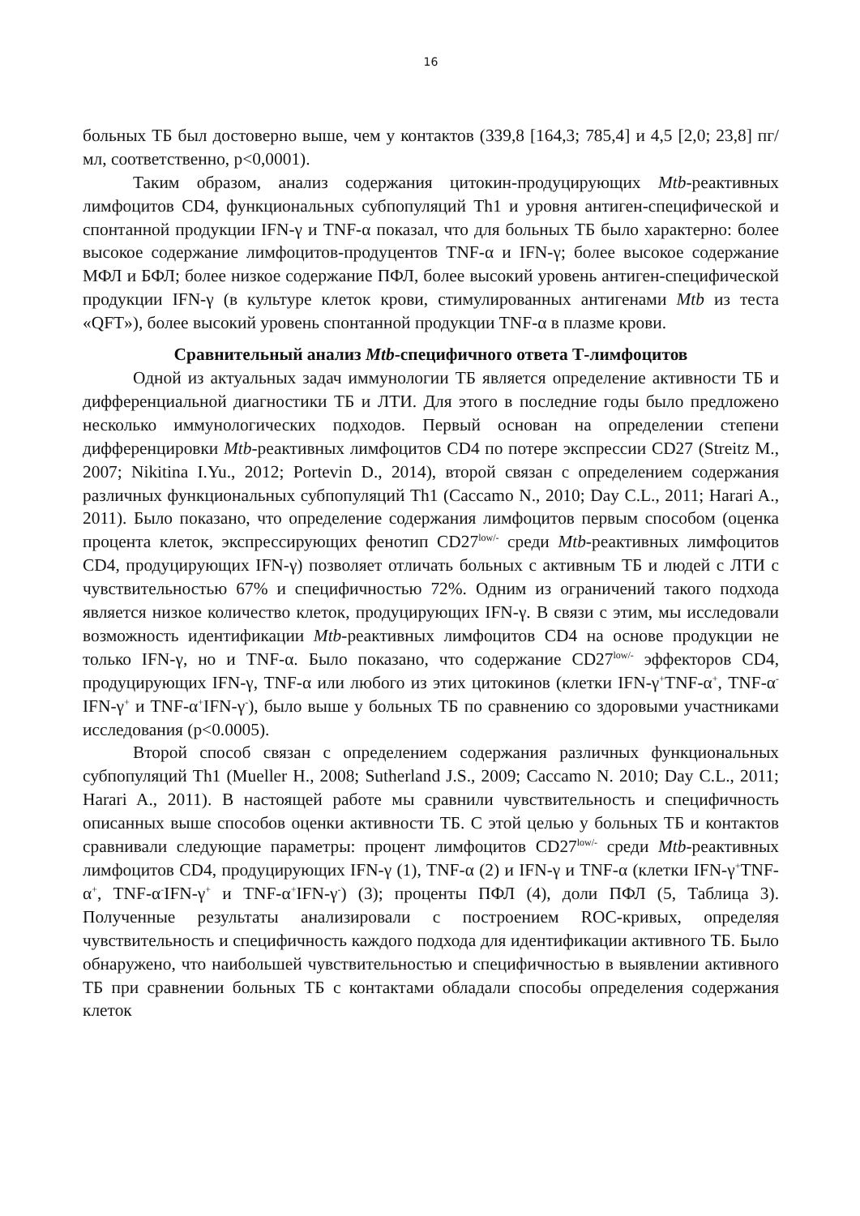16
больных ТБ был достоверно выше, чем у контактов (339,8 [164,3; 785,4] и 4,5 [2,0; 23,8] пг/мл, соответственно, p<0,0001).
Таким образом, анализ содержания цитокин-продуцирующих Mtb-реактивных лимфоцитов CD4, функциональных субпопуляций Th1 и уровня антиген-специфической и спонтанной продукции IFN-γ и TNF-α показал, что для больных ТБ было характерно: более высокое содержание лимфоцитов-продуцентов TNF-α и IFN-γ; более высокое содержание МФЛ и БФЛ; более низкое содержание ПФЛ, более высокий уровень антиген-специфической продукции IFN-γ (в культуре клеток крови, стимулированных антигенами Mtb из теста «QFT»), более высокий уровень спонтанной продукции TNF-α в плазме крови.
Сравнительный анализ Mtb-специфичного ответа Т-лимфоцитов
Одной из актуальных задач иммунологии ТБ является определение активности ТБ и дифференциальной диагностики ТБ и ЛТИ. Для этого в последние годы было предложено несколько иммунологических подходов. Первый основан на определении степени дифференцировки Mtb-реактивных лимфоцитов CD4 по потере экспрессии CD27 (Streitz M., 2007; Nikitina I.Yu., 2012; Portevin D., 2014), второй связан с определением содержания различных функциональных субпопуляций Th1 (Caccamo N., 2010; Day C.L., 2011; Harari A., 2011). Было показано, что определение содержания лимфоцитов первым способом (оценка процента клеток, экспрессирующих фенотип CD27<sup>low/-</sup> среди Mtb-реактивных лимфоцитов CD4, продуцирующих IFN-γ) позволяет отличать больных с активным ТБ и людей с ЛТИ с чувствительностью 67% и специфичностью 72%. Одним из ограничений такого подхода является низкое количество клеток, продуцирующих IFN-γ. В связи с этим, мы исследовали возможность идентификации Mtb-реактивных лимфоцитов CD4 на основе продукции не только IFN-γ, но и TNF-α. Было показано, что содержание CD27<sup>low/-</sup> эффекторов CD4, продуцирующих IFN-γ, TNF-α или любого из этих цитокинов (клетки IFN-γ<sup>+</sup>TNF-α<sup>+</sup>, TNF-α<sup>-</sup>IFN-γ<sup>+</sup> и TNF-α<sup>+</sup>IFN-γ<sup>-</sup>), было выше у больных ТБ по сравнению со здоровыми участниками исследования (p<0.0005).
Второй способ связан с определением содержания различных функциональных субпопуляций Th1 (Mueller H., 2008; Sutherland J.S., 2009; Caccamo N. 2010; Day C.L., 2011; Harari A., 2011). В настоящей работе мы сравнили чувствительность и специфичность описанных выше способов оценки активности ТБ. С этой целью у больных ТБ и контактов сравнивали следующие параметры: процент лимфоцитов CD27<sup>low/-</sup> среди Mtb-реактивных лимфоцитов CD4, продуцирующих IFN-γ (1), TNF-α (2) и IFN-γ и TNF-α (клетки IFN-γ<sup>+</sup>TNF-α<sup>+</sup>, TNF-α<sup>-</sup>IFN-γ<sup>+</sup> и TNF-α<sup>+</sup>IFN-γ<sup>-</sup>) (3); проценты ПФЛ (4), доли ПФЛ (5, Таблица 3). Полученные результаты анализировали с построением ROC-кривых, определяя чувствительность и специфичность каждого подхода для идентификации активного ТБ. Было обнаружено, что наибольшей чувствительностью и специфичностью в выявлении активного ТБ при сравнении больных ТБ с контактами обладали способы определения содержания клеток